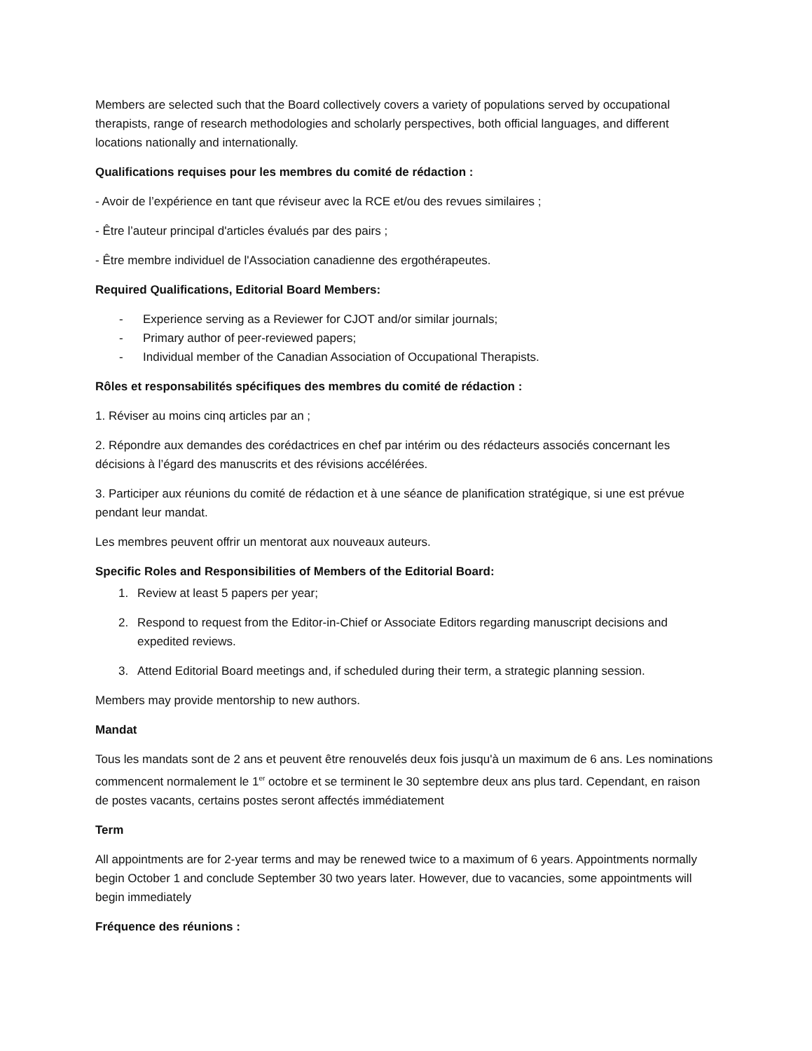Members are selected such that the Board collectively covers a variety of populations served by occupational therapists, range of research methodologies and scholarly perspectives, both official languages, and different locations nationally and internationally.
Qualifications requises pour les membres du comité de rédaction :
- Avoir de l’expérience en tant que réviseur avec la RCE et/ou des revues similaires ;
- Être l’auteur principal d'articles évalués par des pairs ;
- Être membre individuel de l'Association canadienne des ergothérapeutes.
Required Qualifications, Editorial Board Members:
- Experience serving as a Reviewer for CJOT and/or similar journals;
- Primary author of peer-reviewed papers;
- Individual member of the Canadian Association of Occupational Therapists.
Rôles et responsabilités spécifiques des membres du comité de rédaction :
1. Réviser au moins cinq articles par an ;
2. Répondre aux demandes des corédactrices en chef par intérim ou des rédacteurs associés concernant les décisions à l’égard des manuscrits et des révisions accélérées.
3. Participer aux réunions du comité de rédaction et à une séance de planification stratégique, si une est prévue pendant leur mandat.
Les membres peuvent offrir un mentorat aux nouveaux auteurs.
Specific Roles and Responsibilities of Members of the Editorial Board:
1. Review at least 5 papers per year;
2. Respond to request from the Editor-in-Chief or Associate Editors regarding manuscript decisions and expedited reviews.
3. Attend Editorial Board meetings and, if scheduled during their term, a strategic planning session.
Members may provide mentorship to new authors.
Mandat
Tous les mandats sont de 2 ans et peuvent être renouvelés deux fois jusqu'à un maximum de 6 ans. Les nominations commencent normalement le 1<sup>er</sup> octobre et se terminent le 30 septembre deux ans plus tard. Cependant, en raison de postes vacants, certains postes seront affectés immédiatement
Term
All appointments are for 2-year terms and may be renewed twice to a maximum of 6 years. Appointments normally begin October 1 and conclude September 30 two years later. However, due to vacancies, some appointments will begin immediately
Fréquence des réunions :